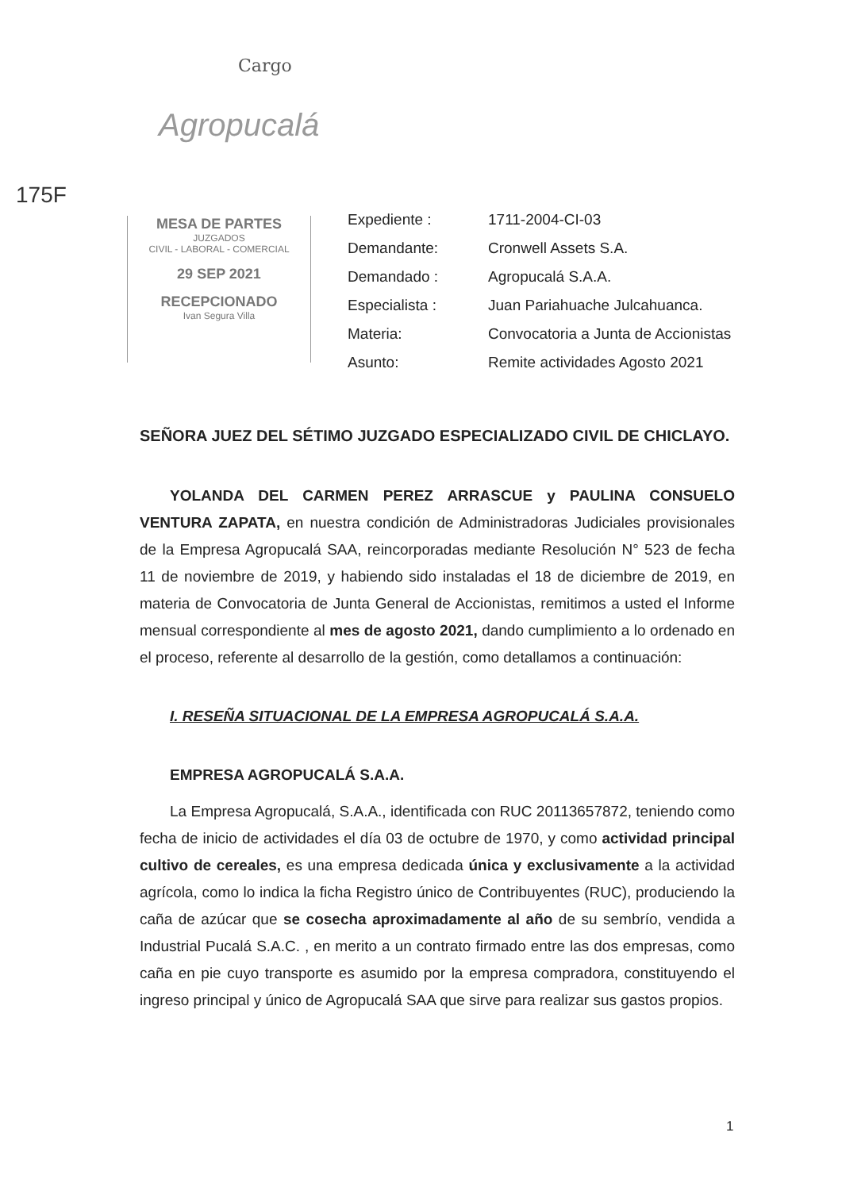Cargo
Agropucalá
175F
MESA DE PARTES
JUZGADOS
CIVIL - LABORAL - COMERCIAL
29 SEP 2021
RECEPCIONADO
Ivan Segura Villa
| Expediente : | 1711-2004-CI-03 |
| Demandante: | Cronwell Assets S.A. |
| Demandado : | Agropucalá S.A.A. |
| Especialista : | Juan Pariahuache Julcahuanca. |
| Materia: | Convocatoria a Junta de Accionistas |
| Asunto: | Remite actividades Agosto 2021 |
SEÑORA JUEZ DEL SÉTIMO JUZGADO ESPECIALIZADO CIVIL DE CHICLAYO.
YOLANDA DEL CARMEN PEREZ ARRASCUE y PAULINA CONSUELO VENTURA ZAPATA, en nuestra condición de Administradoras Judiciales provisionales de la Empresa Agropucalá SAA, reincorporadas mediante Resolución N° 523 de fecha 11 de noviembre de 2019, y habiendo sido instaladas el 18 de diciembre de 2019, en materia de Convocatoria de Junta General de Accionistas, remitimos a usted el Informe mensual correspondiente al mes de agosto 2021, dando cumplimiento a lo ordenado en el proceso, referente al desarrollo de la gestión, como detallamos a continuación:
I. RESEÑA SITUACIONAL DE LA EMPRESA AGROPUCALÁ S.A.A.
EMPRESA AGROPUCALÁ S.A.A.
La Empresa Agropucalá, S.A.A., identificada con RUC 20113657872, teniendo como fecha de inicio de actividades el día 03 de octubre de 1970, y como actividad principal cultivo de cereales, es una empresa dedicada única y exclusivamente a la actividad agrícola, como lo indica la ficha Registro único de Contribuyentes (RUC), produciendo la caña de azúcar que se cosecha aproximadamente al año de su sembrío, vendida a Industrial Pucalá S.A.C. , en merito a un contrato firmado entre las dos empresas, como caña en pie cuyo transporte es asumido por la empresa compradora, constituyendo el ingreso principal y único de Agropucalá SAA que sirve para realizar sus gastos propios.
1